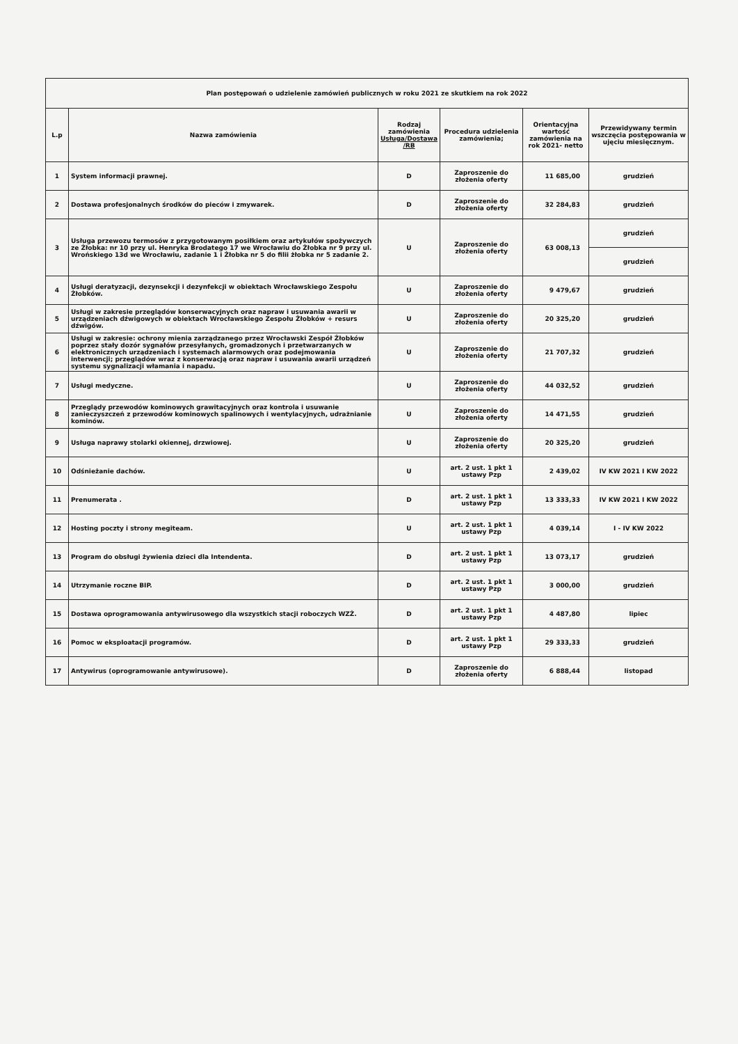| Plan postępowań o udzielenie zamówień publicznych w roku 2021 ze skutkiem na rok 2022 | | | | | |
| L.p | Nazwa zamówienia | Rodzaj zamówienia Usługa/Dostawa /RB | Procedura udzielenia zamówienia; | Orientacyjna wartość zamówienia na rok 2021- netto | Przewidywany termin wszczęcia postępowania w ujęciu miesięcznym. |
| 1 | System informacji prawnej. | D | Zaproszenie do złożenia oferty | 11 685,00 | grudzień |
| 2 | Dostawa profesjonalnych środków do pieców i zmywarek. | D | Zaproszenie do złożenia oferty | 32 284,83 | grudzień |
| 3 | Usługa przewozu termosów z przygotowanym posiłkiem oraz artykułów spożywczych ze Żłobka: nr 10 przy ul. Henryka Brodatego 17 we Wrocławiu do Żłobka nr 9 przy ul. Wrońskiego 13d we Wrocławiu, zadanie 1 i Żłobka nr 5 do filii żłobka nr 5 zadanie 2. | U | Zaproszenie do złożenia oferty | 63 008,13 | grudzień |
| | | | | | grudzień |
| 4 | Usługi deratyzacji, dezynsekcji i dezynfekcji w obiektach Wrocławskiego Zespołu Żłobków. | U | Zaproszenie do złożenia oferty | 9 479,67 | grudzień |
| 5 | Usługi w zakresie przeglądów konserwacyjnych oraz napraw i usuwania awarii w urządzeniach dźwigowych w obiektach Wrocławskiego Zespołu Żłobków + resurs dźwigów. | U | Zaproszenie do złożenia oferty | 20 325,20 | grudzień |
| 6 | Usługi w zakresie: ochrony mienia zarządzanego przez Wrocławski Zespół Żłobków poprzez stały dozór sygnałów przesyłanych, gromadzonych i przetwarzanych w elektronicznych urządzeniach i systemach alarmowych oraz podejmowania interwencji; przeglądów wraz z konserwacją oraz napraw i usuwania awarii urządzeń systemu sygnalizacji włamania i napadu. | U | Zaproszenie do złożenia oferty | 21 707,32 | grudzień |
| 7 | Usługi medyczne. | U | Zaproszenie do złożenia oferty | 44 032,52 | grudzień |
| 8 | Przeglądy przewodów kominowych grawitacyjnych oraz kontrola i usuwanie zanieczyszczeń z przewodów kominowych spalinowych i wentylacyjnych, udrażnianie kominów. | U | Zaproszenie do złożenia oferty | 14 471,55 | grudzień |
| 9 | Usługa naprawy stolarki okiennej, drzwiowej. | U | Zaproszenie do złożenia oferty | 20 325,20 | grudzień |
| 10 | Odśnieżanie dachów. | U | art. 2 ust. 1 pkt 1 ustawy Pzp | 2 439,02 | IV KW 2021 I KW 2022 |
| 11 | Prenumerata . | D | art. 2 ust. 1 pkt 1 ustawy Pzp | 13 333,33 | IV KW 2021 I KW 2022 |
| 12 | Hosting poczty i strony megiteam. | U | art. 2 ust. 1 pkt 1 ustawy Pzp | 4 039,14 | I - IV KW 2022 |
| 13 | Program do obsługi żywienia dzieci dla Intendenta. | D | art. 2 ust. 1 pkt 1 ustawy Pzp | 13 073,17 | grudzień |
| 14 | Utrzymanie roczne BIP. | D | art. 2 ust. 1 pkt 1 ustawy Pzp | 3 000,00 | grudzień |
| 15 | Dostawa oprogramowania antywirusowego dla wszystkich stacji roboczych WZŻ. | D | art. 2 ust. 1 pkt 1 ustawy Pzp | 4 487,80 | lipiec |
| 16 | Pomoc w eksploatacji programów. | D | art. 2 ust. 1 pkt 1 ustawy Pzp | 29 333,33 | grudzień |
| 17 | Antywirus (oprogramowanie antywirusowe). | D | Zaproszenie do złożenia oferty | 6 888,44 | listopad |